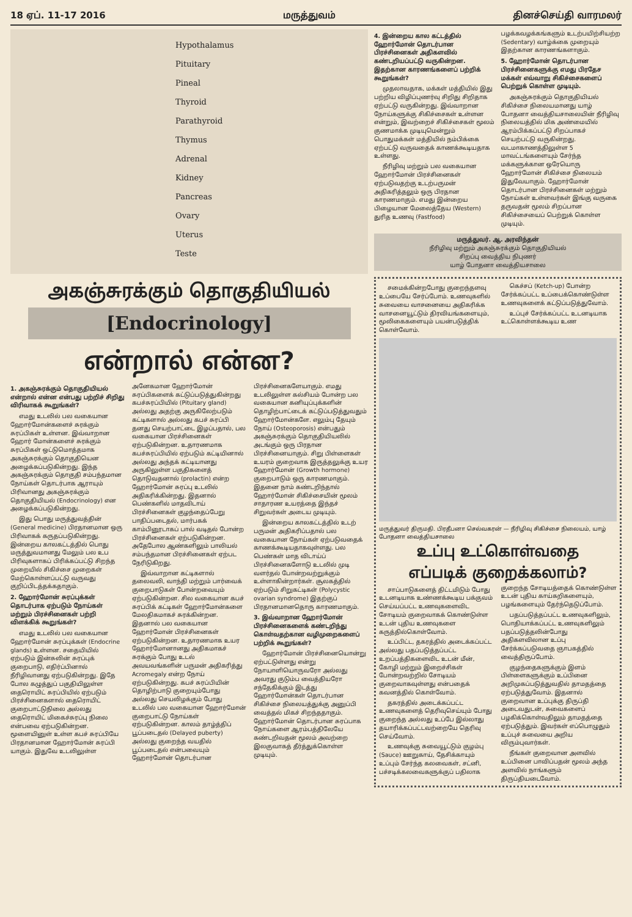18 ஏப். 11-17 2016 மருத்துவம் தினச்செய்தி வாரமலர்
Hypothalamus
Pituitary
Pineal
Thyroid
Parathyroid
Thymus
Adrenal
Kidney
Pancreas
Ovary
Uterus
Teste
அகஞ்சுரக்கும் தொகுதியியல்
[Endocrinology]
என்றால் என்ன?
1. அகஞ்சுரக்கும் தொகுதியியல் என்றால் என்ன என்பது பற்றிச் சிறிது விரிவாகக் கூறுங்கள்?
எமது உடலில் பல வகையான ஹோர்மோன்களைச் சுரக்கும் சுரப்பிகள் உள்ளன. இவ்வாறான ஹோர் மோன்களைச் சுரக்கும் சுரப்பிகள் ஒட்டுமொத்தமாக அகஞ்சுரக்கும் தொகுதியென அழைக்கப்படுகின்றது. இந்த அகஞ்சுரக்கும் தொகுதி சம்பந்தமான நோய்கள் தொடர்பாக ஆராயும் பிரிவானது அகஞ்சுரக்கும் தொகுதியியல் (Endocrinology) என அழைக்கப்படுகின்றது.
இது பொது மருத்துவத்தின் (General medicine) பிரதானமான ஒரு பிரிவாகக் கருதப்படுகின்றது. இன்றைய காலகட்டத்தில் பொது மருத்துவமானது மேலும் பல உப பிரிவுகளாகப் பிரிக்கப்பட்டு சிறந்த முறையில் சிகிச்சை முறைகள் மேற்கொள்ளப்பட்டு வருவது குறிப்பிடத்தக்கதாகும்.
2. ஹோர்மோன் சுரப்புக்கள் தொடர்பாக ஏற்படும் நோய்கள் மற்றும் பிரச்சினைகள் பற்றி விளக்கிக் கூறுங்கள்?
எமது உடலில் பல வகையான ஹோர்மோன் சுரப்புக்கள் (Endocrine glands) உள்ளன. சதையியில் ஏற்படும் இன்சுலின் சுரப்புக் குறைபாடு, எதிர்ப்பினால் நீரிழிவானது ஏற்படுகின்றது. இதே போல கழுத்துப் பகுதியிலுள்ள தைரொயிட் சுரப்பியில் ஏற்படும் பிரச்சினைகளால் தைரொயிட் குறைபாட்டுநிலை அல்லது தைரொயிட் மிகைச்சுரப்பு நிலை என்பவை ஏற்படுகின்றன. மூளையினுள் உள்ள கபச் சுரப்பியே பிரதானமான ஹோர்மோன் சுரப்பி யாகும். இதுவே உடலிலுள்ள அனேகமான ஹோர்மோன் சுரப்பிகளைக் கட்டுப்படுத்துகின்றது கபச்சுரப்பியில் (Pituitary gland) அல்லது அதற்கு அருகிலேற்படும் கட்டிகளால் அல்லது கபச் சுரப்பி தனது செயற்பாட்டை இழப்பதால், பல வகையான பிரச்சினைகள் ஏற்படுகின்றன. உதாரணமாக கபச்சுரப்பியில் ஏற்படும் கட்டியினால் அல்லது அந்தக் கட்டியானது அருகிலுள்ள பகுதிகளைத் தொடுவதனால் (prolactin) என்ற ஹோர்மோன் சுரப்பு உடலில் அதிகரிக்கின்றது. இதனால் பெண்களில் மாதவிடாய் பிரச்சினைகள் குழந்தைப்பேறு பாதிப்படைதல், மார்பகக் காம்பினூடாகப் பால் வடிதல் போன்ற பிரச்சினைகள் ஏற்படுகின்றன. அதேபோல ஆண்களிலும் பாலியல் சம்பந்தமான பிரச்சினைகள் ஏற்பட நேரிடுகிறது.
இவ்வாறான கட்டிகளால் தலைவலி, வாந்தி மற்றும் பார்வைக் குறைபாடுகள் போன்றவையும் ஏற்படுகின்றன. சில வகையான கபச் சுரப்பிக் கட்டிகள் ஹோர்மோன்களை மேலதிகமாகச் சுரக்கின்றன. இதனால் பல வகையான ஹோர்மோன் பிரச்சினைகள் ஏற்படுகின்றன. உதாரணமாக உயர ஹோர்மோனானது அதிகமாகச் சுரக்கும் போது உடல் அவயவங்களின் பருமன் அதிகரித்து Acromegaly என்ற நோய் ஏற்படுகின்றது. கபச் சுரப்பியின் தொழிற்பாடு குறையும்போது அல்லது செயலிழக்கும் போது உடலில் பல வகையான ஹோர்மோன் குறைபாட்டு நோய்கள் ஏற்படுகின்றன. காலம் தாழ்த்திப் பூப்படைதல் (Delayed puberty) அல்லது குறைந்த வயதில் பூப்படைதல் என்பவையும் ஹோர்மோன் தொடர்பான பிரச்சினைகளேயாகும். எமது உடலிலுள்ள கல்சியம் போன்ற பல வகையான கனியுப்புக்களின் தொழிற்பாட்டைக் கட்டுப்படுத்துவதும் ஹோர்மோன்களே. எலும்பு தேயும் நோய் (Osteoporosis) என்பதும் அகஞ்சுரக்கும் தொகுதியியலில் அடங்கும் ஒரு பிரதான பிரச்சினையாகும். சிறு பிள்ளைகள் உயரம் குறைவாக இருத்தலுக்கு உயர ஹோர்மோன் (Growth hormone) குறைபாடும் ஒரு காரணமாகும். இதனை நாம் கண்டறிந்தால் ஹோர்மோன் சிகிச்சையின் மூலம் சாதாரண உயரத்தை இந்தச் சிறுவர்கள் அடைய முடியும்.
இன்றைய காலகட்டத்தில் உடற் பருமன் அதிகரிப்பதால் பல வகையான நோய்கள் ஏற்படுவதைக் காணக்கூடியதாகவுள்ளது. பல பெண்கள் மாத விடாய்ப் பிரச்சினைகளோடு உடலில் முடி வளர்தல் போன்றவற்றுக்கும் உள்ளாகின்றார்கள். சூலகத்தில் ஏற்படும் சிறுகட்டிகள் (Polycystic ovarian syndrome) இதற்குப் பிரதானமானதொரு காரணமாகும்.
3. இவ்வாறான ஹோர்மோன் பிரச்சினைகளைக் கண்டறிந்து கொள்வதற்கான வழிமுறைகளைப் பற்றிக் கூறுங்கள்?
ஹோர்மோன் பிரச்சினையொன்று ஏற்பட்டுள்ளது என்று நோயாளியொருவரோ அல்லது அவரது குடும்ப வைத்தியரோ சந்தேகிக்கும் இடத்து ஹோர்மோன்கள் தொடர்பான சிகிச்சை நிலையத்துக்கு அனுப்பி வைத்தல் மிகச் சிறந்ததாகும். ஹோர்மோன் தொடர்பான சுரப்பாக நோய்களை ஆரம்பத்திலேயே கண்டறிவதன் மூலம் அவற்றை இலகுவாகத் தீர்த்துக்கொள்ள முடியும்.
4. இன்றைய கால கட்டத்தில் ஹோர்மோன் தொடர்பான பிரச்சினைகள் அதிகளவில் கண்டறியப்பட்டு வருகின்றன. இதற்கான காரணங்களைப் பற்றிக் கூறுங்கள்?
முதலாவதாக, மக்கள் மத்தியில் இது பற்றிய விழிப்புணர்வு சிறிது சிறிதாக ஏற்பட்டு வருகின்றது. இவ்வாறான நோய்களுக்கு சிகிச்சைகள் உள்ளன என்றும், இவற்றைச் சிகிச்சைகள் மூலம் குணமாக்க முடியுமென்றும் பொதுமக்கள் மத்தியில் நம்பிக்கை ஏற்பட்டு வருவதைக் காணக்கூடியதாக உள்ளது.
நீரிழிவு மற்றும் பல வகையான ஹோர்மோன் பிரச்சினைகள் ஏற்படுவதற்கு உடற்பருமன் அதிகரித்தலும் ஒரு பிரதான காரணமாகும். எமது இன்றைய பிழையான மேலைத்தேய (Western) துரித உணவு (Fastfood) பழக்கவழக்கங்களும் உடற்பயிற்சியற்ற (Sedentary) வாழ்க்கை முறையும் இதற்கான காரணங்களாகும்.
5. ஹோர்மோன் தொடர்பான பிரச்சினைகளுக்கு எமது பிரதேச மக்கள் எவ்வாறு சிகிச்சைகளைப் பெற்றுக் கொள்ள முடியும்.
அகஞ்சுரக்கும் தொகுதியியல் சிகிச்சை நிலையமானது யாழ் போதனா வைத்தியசாலையின் நீரிழிவு நிலையத்தில் மிக அண்மையில் ஆரம்பிக்கப்பட்டு சிறப்பாகச் செயற்பட்டு வருகின்றது. வடமாகாணத்திலுள்ள 5 மாவட்டங்களையும் சேர்ந்த மக்களுக்கான ஒரேயொரு ஹோர்மோன் சிகிச்சை நிலையம் இதுவேயாகும். ஹோர்மோன் தொடர்பான பிரச்சினைகள் மற்றும் நோய்கள் உள்ளவர்கள் இங்கு வருகை தருவதன் மூலம் சிறப்பான சிகிச்சையைப் பெற்றுக் கொள்ள முடியும்.
மருத்துவர். ஆ. அரவிந்தன்
நீரிழிவு மற்றும் அகஞ்சுரக்கும் தொகுதியியல்
சிறப்பு வைத்திய நிபுணர்
யாழ் போதனா வைத்தியசாலை
சமைக்கின்றபோது குறைந்தளவு உப்பையே சேர்ப்போம். உணவுகளில் சுவையை வாசனையை அதிகரிக்க வாசனையூட்டும் திரவியங்களையும், மூலிகைகளையும் பயன்படுத்திக் கொள்வோம்.
கெச்சப் (Ketch-up) போன்ற சேர்க்கப்பட்ட உப்பைக்கொண்டுள்ள உணவுகளைக் கட்டுப்படுத்துவோம்.
உப்புச் சேர்க்கப்பட்ட உடனடியாக உட்கொள்ளக்கூடிய உண
மருத்துவர் திருமதி. பிரதீபனா செல்வகரன் — நீரிழிவு சிகிச்சை நிலையம், யாழ் போதனா வைத்தியசாலை
உப்பு உட்கொள்வதை
எப்படிக் குறைக்கலாம்?
சாப்பாடுகளைத் திட்டமிடும் போது உடனடியாக உண்ணக்கூடிய பக்குவம் செய்யப்பட்ட உணவுகளைவிட சோடியம் குறைவாகக் கொண்டுள்ள உடன் புதிய உணவுகளை கருத்தில்கொள்வோம்.
உப்பிட்ட, தகரத்தில் அடைக்கப்பட்ட அல்லது பதப்படுத்தப்பட்ட உறப்பத்திகளைவிட உடன் மீன், கோழி மற்றும் இறைச்சிகள் போன்றவற்றில் சோடியம் குறைவாகவுள்ளது என்பதைக் கவனத்தில் கொள்வோம்.
தகரத்தில் அடைக்கப்பட்ட உணவுகளைத் தெரிவுசெய்யும் போது குறைந்த அல்லது உப்பே இல்லாது தயாரிக்கப்பட்டவற்றையே தெரிவு செய்வோம்.
உணவுக்கு சுவையூட்டும் குழம்பு (Sauce) ஊறுகாய், தேசிக்காயும் உப்பும் சேர்ந்த கலவைகள், சட்னி, பச்சடிக்கலவைகளுக்குப் பதிலாக குறைந்த சோடியத்தைக் கொண்டுள்ள உடன் புதிய காய்கறிகளையும், பழங்களையும் தேர்ந்தெடுப்போம்.
பதப்படுத்தப்பட்ட உணவுகளிலும், பொதியாக்கப்பட்ட உணவுகளிலும் பதப்படுத்தலின்போது அதிகளவிலான உப்பு சேர்க்கப்படுவதை ஞாபகத்தில் வைத்திருப்போம்.
குழந்தைகளுக்கும் இளம் பிள்ளைகளுக்கும் உப்பினை அறிமுகப்படுத்துவதில் தாமதத்தை ஏற்படுத்துவோம். இதனால் குறைவான உப்புக்கு திருப்தி அடைவதுடன், சுவைகளைப் பழகிக்கொள்வதிலும் தாமதத்தை ஏற்படுத்தும். இவர்கள் எப்பொழுதும் உப்புச் சுவையை அறிய விரும்புவார்கள்.
நீங்கள் குறைவான அளவில் உப்பினை பாவிப்பதன் மூலம் அந்த அளவில் நாங்களும் திருப்தியடைவோம்.